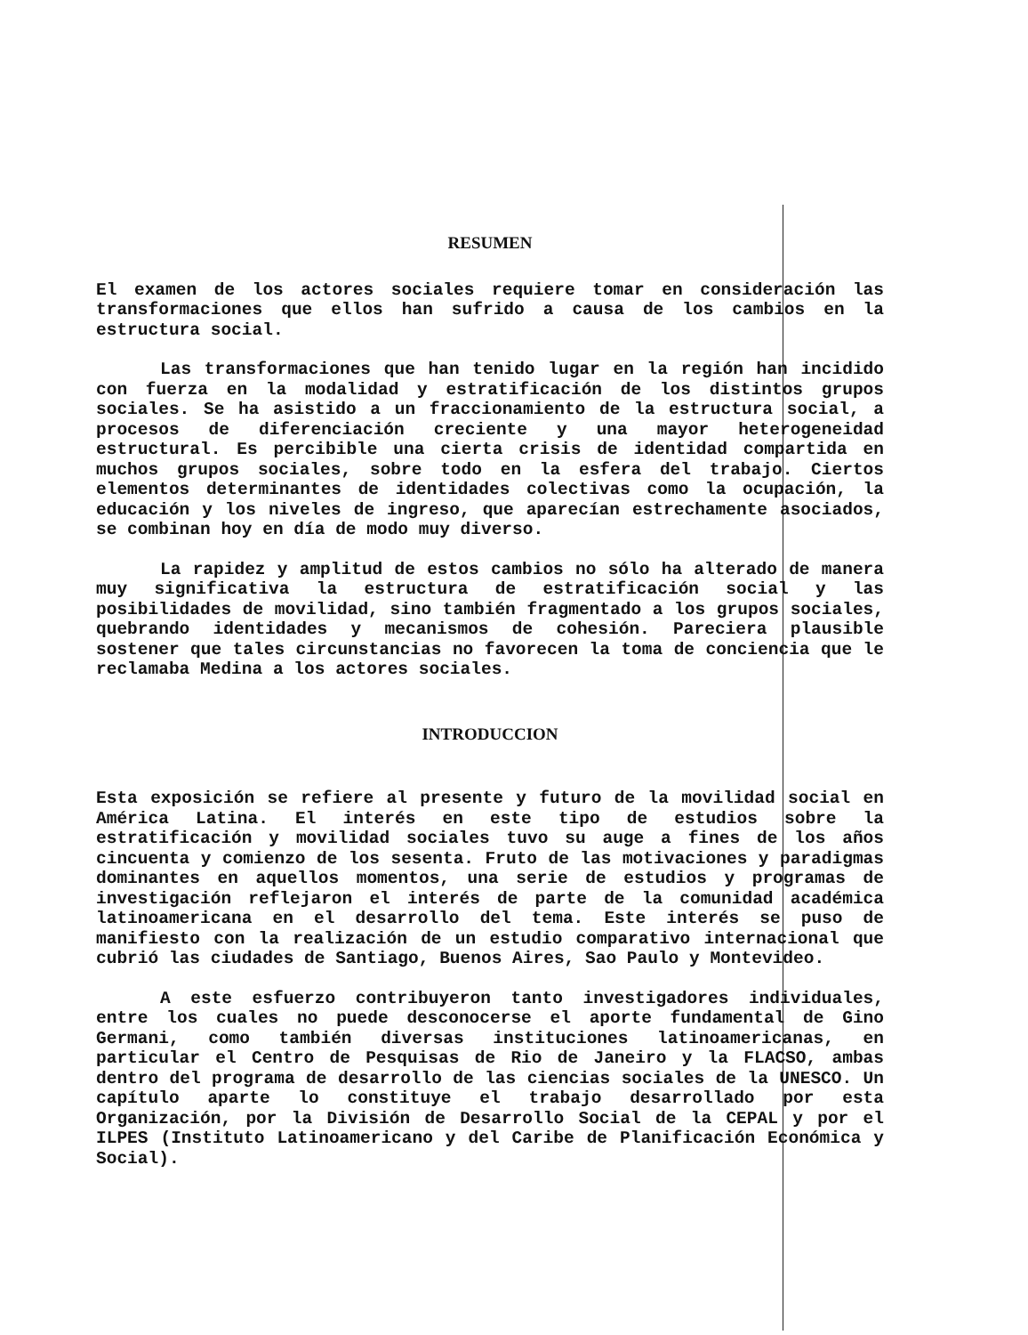RESUMEN
El examen de los actores sociales requiere tomar en consideración las transformaciones que ellos han sufrido a causa de los cambios en la estructura social.
Las transformaciones que han tenido lugar en la región han incidido con fuerza en la modalidad y estratificación de los distintos grupos sociales. Se ha asistido a un fraccionamiento de la estructura social, a procesos de diferenciación creciente y una mayor heterogeneidad estructural. Es percibible una cierta crisis de identidad compartida en muchos grupos sociales, sobre todo en la esfera del trabajo. Ciertos elementos determinantes de identidades colectivas como la ocupación, la educación y los niveles de ingreso, que aparecían estrechamente asociados, se combinan hoy en día de modo muy diverso.
La rapidez y amplitud de estos cambios no sólo ha alterado de manera muy significativa la estructura de estratificación social y las posibilidades de movilidad, sino también fragmentado a los grupos sociales, quebrando identidades y mecanismos de cohesión. Pareciera plausible sostener que tales circunstancias no favorecen la toma de conciencia que le reclamaba Medina a los actores sociales.
INTRODUCCION
Esta exposición se refiere al presente y futuro de la movilidad social en América Latina. El interés en este tipo de estudios sobre la estratificación y movilidad sociales tuvo su auge a fines de los años cincuenta y comienzo de los sesenta. Fruto de las motivaciones y paradigmas dominantes en aquellos momentos, una serie de estudios y programas de investigación reflejaron el interés de parte de la comunidad académica latinoamericana en el desarrollo del tema. Este interés se puso de manifiesto con la realización de un estudio comparativo internacional que cubrió las ciudades de Santiago, Buenos Aires, Sao Paulo y Montevideo.
A este esfuerzo contribuyeron tanto investigadores individuales, entre los cuales no puede desconocerse el aporte fundamental de Gino Germani, como también diversas instituciones latinoamericanas, en particular el Centro de Pesquisas de Rio de Janeiro y la FLACSO, ambas dentro del programa de desarrollo de las ciencias sociales de la UNESCO. Un capítulo aparte lo constituye el trabajo desarrollado por esta Organización, por la División de Desarrollo Social de la CEPAL y por el ILPES (Instituto Latinoamericano y del Caribe de Planificación Económica y Social).